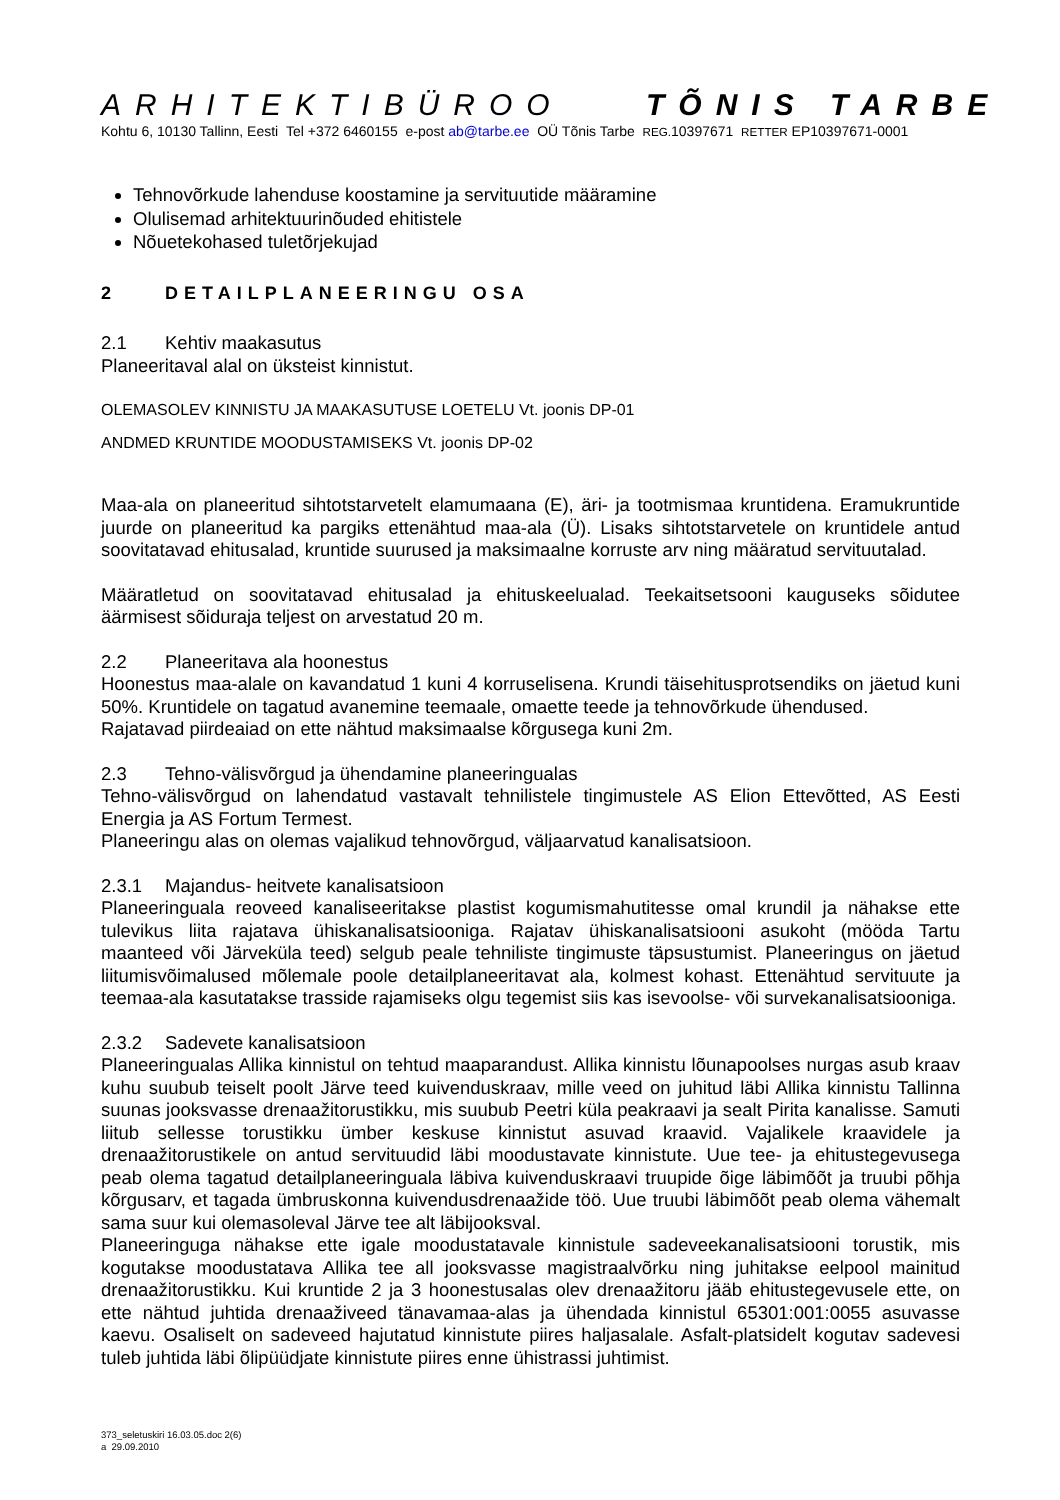ARHITEKTIBÜROO TÕNIS TARBE
Kohtu 6, 10130 Tallinn, Eesti Tel +372 6460155 e-post ab@tarbe.ee OÜ Tõnis Tarbe REG. 10397671 RETTER EP10397671-0001
Tehnovõrkude lahenduse koostamine ja servituutide määramine
Olulisemad arhitektuurinõuded ehitistele
Nõuetekohased tuletõrjekujad
2 DETAILPLANEERINGU OSA
2.1 Kehtiv maakasutus
Planeeritaval alal on üksteist kinnistut.
OLEMASOLEV KINNISTU JA MAAKASUTUSE LOETELU Vt. joonis DP-01
ANDMED KRUNTIDE MOODUSTAMISEKS Vt. joonis DP-02
Maa-ala on planeeritud sihtotstarvetelt elamumaana (E), äri- ja tootmismaa kruntidena. Eramukruntide juurde on planeeritud ka pargiks ettenähtud maa-ala (Ü). Lisaks sihtotstarvetele on kruntidele antud soovitatavad ehitusalad, kruntide suurused ja maksimaalne korruste arv ning määratud servituutalad.
Määratletud on soovitatavad ehitusalad ja ehituskeelualad. Teekaitsetsooni kauguseks sõidutee äärmisest sõiduraja teljest on arvestatud 20 m.
2.2 Planeeritava ala hoonestus
Hoonestus maa-alale on kavandatud 1 kuni 4 korruselisena. Krundi täisehitusprotsendiks on jäetud kuni 50%. Kruntidele on tagatud avanemine teemaale, omaette teede ja tehnovõrkude ühendused.
Rajatavad piirdeaiad on ette nähtud maksimaalse kõrgusega kuni 2m.
2.3 Tehno-välisvõrgud ja ühendamine planeeringualas
Tehno-välisvõrgud on lahendatud vastavalt tehnilistele tingimustele AS Elion Ettevõtted, AS Eesti Energia ja AS Fortum Termest.
Planeeringu alas on olemas vajalikud tehnovõrgud, väljaarvatud kanalisatsioon.
2.3.1 Majandus- heitvete kanalisatsioon
Planeeringuala reoveed kanaliseeritakse plastist kogumismahutitesse omal krundil ja nähakse ette tulevikus liita rajatava ühiskanalisatsiooniga. Rajatav ühiskanalisatsiooni asukoht (mööda Tartu maanteed või Järveküla teed) selgub peale tehniliste tingimuste täpsustumist. Planeeringus on jäetud liitumisvõimalused mõlemale poole detailplaneeritavat ala, kolmest kohast. Ettenähtud servituute ja teemaa-ala kasutatakse trasside rajamiseks olgu tegemist siis kas isevoolse- või survekanalisatsiooniga.
2.3.2 Sadevete kanalisatsioon
Planeeringualas Allika kinnistul on tehtud maaparandust. Allika kinnistu lõunapoolses nurgas asub kraav kuhu suubub teiselt poolt Järve teed kuivenduskraav, mille veed on juhitud läbi Allika kinnistu Tallinna suunas jooksvasse drenaažitorustikku, mis suubub Peetri küla peakraavi ja sealt Pirita kanalisse. Samuti liitub sellesse torustikku ümber keskuse kinnistut asuvad kraavid. Vajalikele kraavidele ja drenaažitorustikele on antud servituudid läbi moodustavate kinnistute. Uue tee- ja ehitustegevusega peab olema tagatud detailplaneeringuala läbiva kuivenduskraavi truupide õige läbimõõt ja truubi põhja kõrgusarv, et tagada ümbruskonna kuivendusdrenaažide töö. Uue truubi läbimõõt peab olema vähemalt sama suur kui olemasoleval Järve tee alt läbijooksval.
Planeeringuga nähakse ette igale moodustatavale kinnistule sadeveekanalisatsiooni torustik, mis kogutakse moodustatava Allika tee all jooksvasse magistraalvõrku ning juhitakse eelpool mainitud drenaažitorustikku. Kui kruntide 2 ja 3 hoonestusalas olev drenaažitoru jääb ehitustegevusele ette, on ette nähtud juhtida drenaaživeed tänavamaa-alas ja ühendada kinnistul 65301:001:0055 asuvasse kaevu. Osaliselt on sadeveed hajutatud kinnistute piires haljasalale. Asfalt-platsidelt kogutav sadevesi tuleb juhtida läbi õlipüüdjate kinnistute piires enne ühistrassi juhtimist.
373_seletuskiri 16.03.05.doc 2(6)
a 29.09.2010